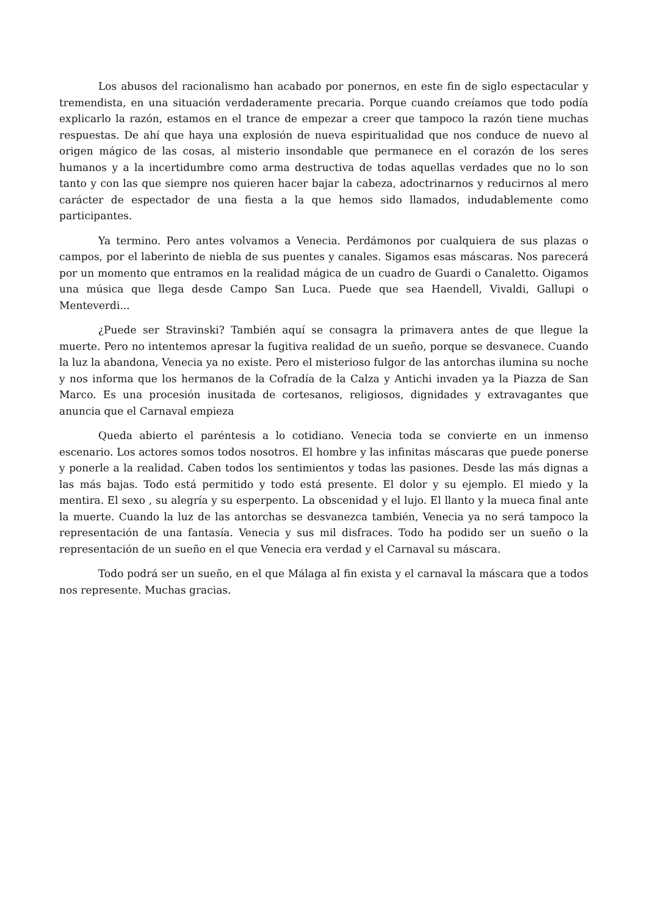Los abusos del racionalismo han acabado por ponernos, en este fin de siglo espectacular y tremendista, en una situación verdaderamente precaria. Porque cuando creíamos que todo podía explicarlo la razón, estamos en el trance de empezar a creer que tampoco la razón tiene muchas respuestas. De ahí que haya una explosión de nueva espiritualidad que nos conduce de nuevo al origen mágico de las cosas, al misterio insondable que permanece en el corazón de los seres humanos y a la incertidumbre como arma destructiva de todas aquellas verdades que no lo son tanto y con las que siempre nos quieren hacer bajar la cabeza, adoctrinarnos y reducirnos al mero carácter de espectador de una fiesta a la que hemos sido llamados, indudablemente como participantes.
Ya termino. Pero antes volvamos a Venecia. Perdámonos por cualquiera de sus plazas o campos, por el laberinto de niebla de sus puentes y canales. Sigamos esas máscaras. Nos parecerá por un momento que entramos en la realidad mágica de un cuadro de Guardi o Canaletto. Oigamos una música que llega desde Campo San Luca. Puede que sea Haendell, Vivaldi, Gallupi o Menteverdi...
¿Puede ser Stravinski? También aquí se consagra la primavera antes de que llegue la muerte. Pero no intentemos apresar la fugitiva realidad de un sueño, porque se desvanece. Cuando la luz la abandona, Venecia ya no existe. Pero el misterioso fulgor de las antorchas ilumina su noche y nos informa que los hermanos de la Cofradía de la Calza y Antichi invaden ya la Piazza de San Marco. Es una procesión inusitada de cortesanos, religiosos, dignidades y extravagantes que anuncia que el Carnaval empieza
Queda abierto el paréntesis a lo cotidiano. Venecia toda se convierte en un inmenso escenario. Los actores somos todos nosotros. El hombre y las infinitas máscaras que puede ponerse y ponerle a la realidad. Caben todos los sentimientos y todas las pasiones. Desde las más dignas a las más bajas. Todo está permitido y todo está presente. El dolor y su ejemplo. El miedo y la mentira. El sexo , su alegría y su esperpento. La obscenidad y el lujo. El llanto y la mueca final ante la muerte. Cuando la luz de las antorchas se desvanezca también, Venecia ya no será tampoco la representación de una fantasía. Venecia y sus mil disfraces. Todo ha podido ser un sueño o la representación de un sueño en el que Venecia era verdad y el Carnaval su máscara.
Todo podrá ser un sueño, en el que Málaga al fin exista y el carnaval la máscara que a todos nos represente. Muchas gracias.